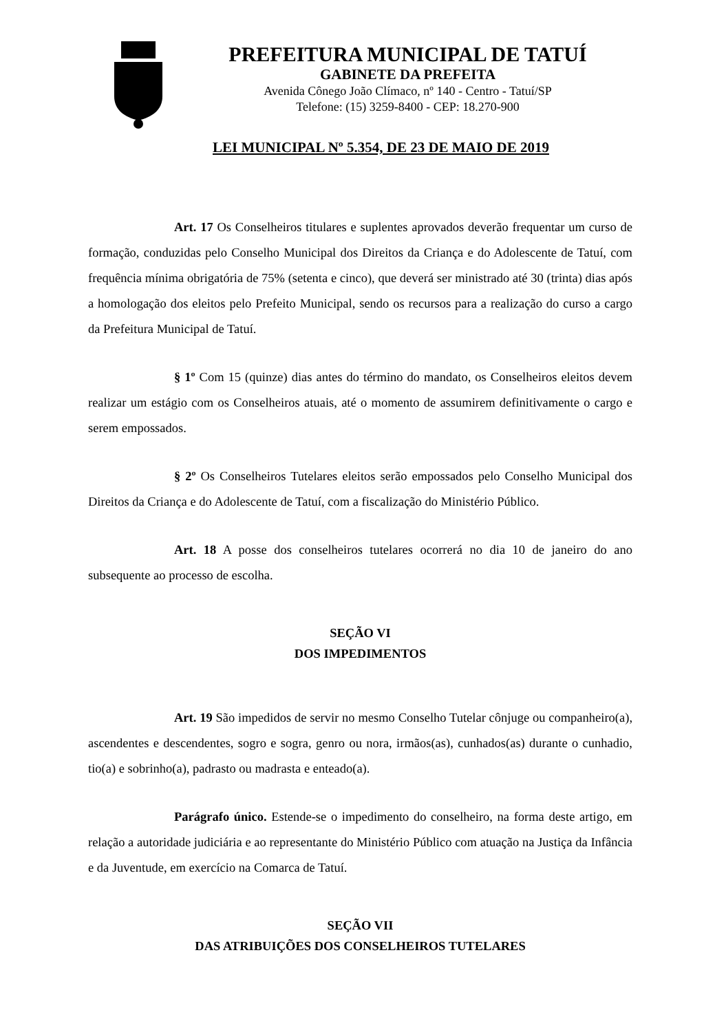PREFEITURA MUNICIPAL DE TATUÍ
GABINETE DA PREFEITA
Avenida Cônego João Clímaco, nº 140 - Centro - Tatuí/SP
Telefone: (15) 3259-8400 - CEP: 18.270-900
LEI MUNICIPAL Nº 5.354, DE 23 DE MAIO DE 2019
Art. 17 Os Conselheiros titulares e suplentes aprovados deverão frequentar um curso de formação, conduzidas pelo Conselho Municipal dos Direitos da Criança e do Adolescente de Tatuí, com frequência mínima obrigatória de 75% (setenta e cinco), que deverá ser ministrado até 30 (trinta) dias após a homologação dos eleitos pelo Prefeito Municipal, sendo os recursos para a realização do curso a cargo da Prefeitura Municipal de Tatuí.
§ 1º Com 15 (quinze) dias antes do término do mandato, os Conselheiros eleitos devem realizar um estágio com os Conselheiros atuais, até o momento de assumirem definitivamente o cargo e serem empossados.
§ 2º Os Conselheiros Tutelares eleitos serão empossados pelo Conselho Municipal dos Direitos da Criança e do Adolescente de Tatuí, com a fiscalização do Ministério Público.
Art. 18 A posse dos conselheiros tutelares ocorrerá no dia 10 de janeiro do ano subsequente ao processo de escolha.
SEÇÃO VI
DOS IMPEDIMENTOS
Art. 19 São impedidos de servir no mesmo Conselho Tutelar cônjuge ou companheiro(a), ascendentes e descendentes, sogro e sogra, genro ou nora, irmãos(as), cunhados(as) durante o cunhadio, tio(a) e sobrinho(a), padrasto ou madrasta e enteado(a).
Parágrafo único. Estende-se o impedimento do conselheiro, na forma deste artigo, em relação a autoridade judiciária e ao representante do Ministério Público com atuação na Justiça da Infância e da Juventude, em exercício na Comarca de Tatuí.
SEÇÃO VII
DAS ATRIBUIÇÕES DOS CONSELHEIROS TUTELARES